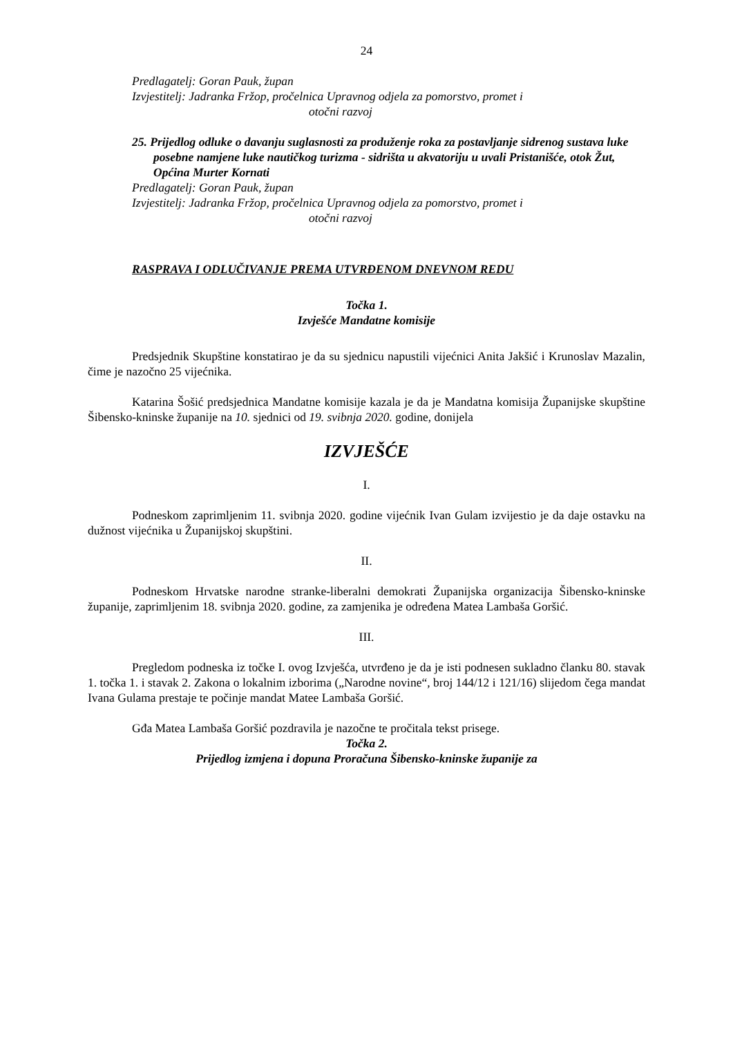24
Predlagatelj: Goran Pauk, župan
Izvjestitelj: Jadranka Fržop, pročelnica Upravnog odjela za pomorstvo, promet i
otočni razvoj
25. Prijedlog odluke o davanju suglasnosti za produženje roka za postavljanje sidrenog sustava luke posebne namjene luke nautičkog turizma - sidrišta u akvatoriju u uvali Pristanišće, otok Žut, Općina Murter Kornati
Predlagatelj: Goran Pauk, župan
Izvjestitelj: Jadranka Fržop, pročelnica Upravnog odjela za pomorstvo, promet i
otočni razvoj
RASPRAVA I ODLUČIVANJE PREMA UTVRĐENOM DNEVNOM REDU
Točka 1.
Izvješće Mandatne komisije
Predsjednik Skupštine konstatirao je da su sjednicu napustili vijećnici Anita Jakšić i Krunoslav Mazalin, čime je nazočno 25 vijećnika.
Katarina Šošić predsjednica Mandatne komisije kazala je da je Mandatna komisija Županijske skupštine Šibensko-kninske županije na 10. sjednici od 19. svibnja 2020. godine, donijela
IZVJEŠĆE
I.
Podneskom zaprimljenim 11. svibnja 2020. godine vijećnik Ivan Gulam izvijestio je da daje ostavku na dužnost vijećnika u Županijskoj skupštini.
II.
Podneskom Hrvatske narodne stranke-liberalni demokrati Županijska organizacija Šibensko-kninske županije, zaprimljenim 18. svibnja 2020. godine, za zamjenika je određena Matea Lambaša Goršić.
III.
Pregledom podneska iz točke I. ovog Izvješća, utvrđeno je da je isti podnesen sukladno članku 80. stavak 1. točka 1. i stavak 2. Zakona o lokalnim izborima („Narodne novine“, broj 144/12 i 121/16) slijedom čega mandat Ivana Gulama prestaje te počinje mandat Matee Lambaša Goršić.
Gđa Matea Lambaša Goršić pozdravila je nazočne te pročitala tekst prisege.
Točka 2.
Prijedlog izmjena i dopuna Proračuna Šibensko-kninske županije za